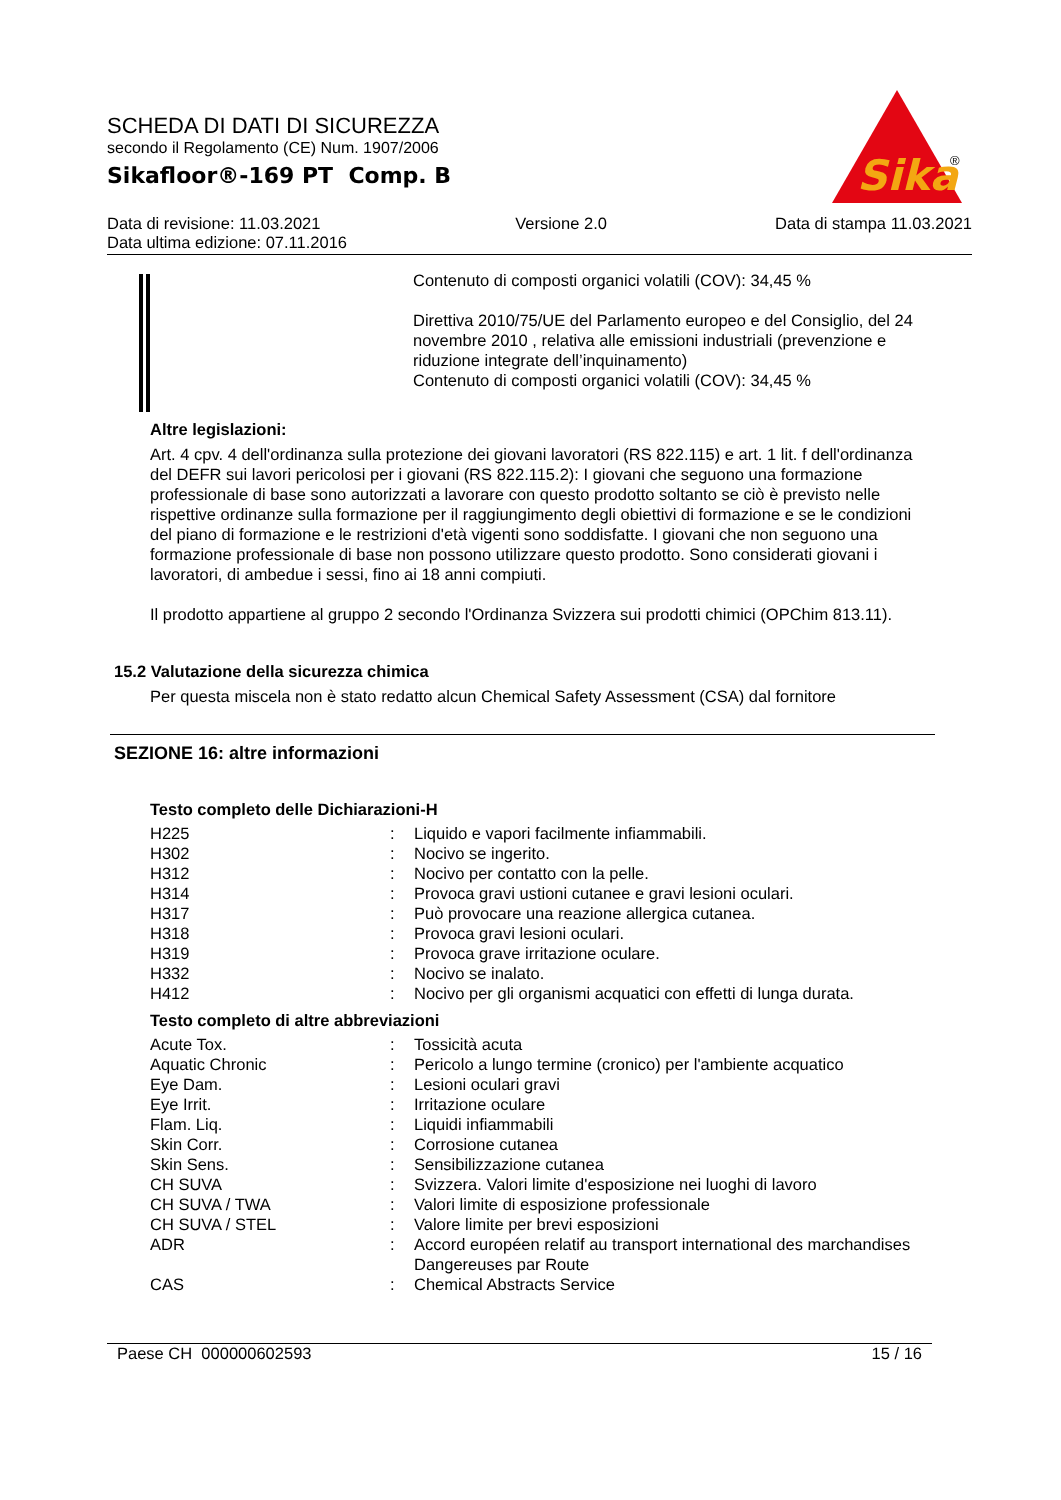SCHEDA DI DATI DI SICUREZZA
secondo il Regolamento (CE) Num. 1907/2006
Sikafloor®-169 PT Comp. B
Sika
®
Data di revisione: 11.03.2021
Data ultima edizione: 07.11.2016
Versione 2.0 Data di stampa 11.03.2021
Contenuto di composti organici volatili (COV): 34,45 %
Direttiva 2010/75/UE del Parlamento europeo e del Consiglio, del 24 novembre 2010 , relativa alle emissioni industriali (prevenzione e riduzione integrate dell’inquinamento)
Contenuto di composti organici volatili (COV): 34,45 %
Altre legislazioni:
Art. 4 cpv. 4 dell'ordinanza sulla protezione dei giovani lavoratori (RS 822.115) e art. 1 lit. f dell'ordinanza del DEFR sui lavori pericolosi per i giovani (RS 822.115.2): I giovani che seguono una formazione professionale di base sono autorizzati a lavorare con questo prodotto soltanto se ciò è previsto nelle rispettive ordinanze sulla formazione per il raggiungimento degli obiettivi di formazione e se le condizioni del piano di formazione e le restrizioni d'età vigenti sono soddisfatte. I giovani che non seguono una formazione professionale di base non possono utilizzare questo prodotto. Sono considerati giovani i lavoratori, di ambedue i sessi, fino ai 18 anni compiuti.
Il prodotto appartiene al gruppo 2 secondo l'Ordinanza Svizzera sui prodotti chimici (OPChim 813.11).
15.2 Valutazione della sicurezza chimica
Per questa miscela non è stato redatto alcun Chemical Safety Assessment (CSA) dal fornitore
SEZIONE 16: altre informazioni
Testo completo delle Dichiarazioni-H
| H225 | : | Liquido e vapori facilmente infiammabili. |
| H302 | : | Nocivo se ingerito. |
| H312 | : | Nocivo per contatto con la pelle. |
| H314 | : | Provoca gravi ustioni cutanee e gravi lesioni oculari. |
| H317 | : | Può provocare una reazione allergica cutanea. |
| H318 | : | Provoca gravi lesioni oculari. |
| H319 | : | Provoca grave irritazione oculare. |
| H332 | : | Nocivo se inalato. |
| H412 | : | Nocivo per gli organismi acquatici con effetti di lunga durata. |
Testo completo di altre abbreviazioni
| Acute Tox. | : | Tossicità acuta |
| Aquatic Chronic | : | Pericolo a lungo termine (cronico) per l'ambiente acquatico |
| Eye Dam. | : | Lesioni oculari gravi |
| Eye Irrit. | : | Irritazione oculare |
| Flam. Liq. | : | Liquidi infiammabili |
| Skin Corr. | : | Corrosione cutanea |
| Skin Sens. | : | Sensibilizzazione cutanea |
| CH SUVA | : | Svizzera. Valori limite d'esposizione nei luoghi di lavoro |
| CH SUVA / TWA | : | Valori limite di esposizione professionale |
| CH SUVA / STEL | : | Valore limite per brevi esposizioni |
| ADR | : | Accord européen relatif au transport international des marchandises Dangereuses par Route |
| CAS | : | Chemical Abstracts Service |
Paese CH 000000602593 15 / 16